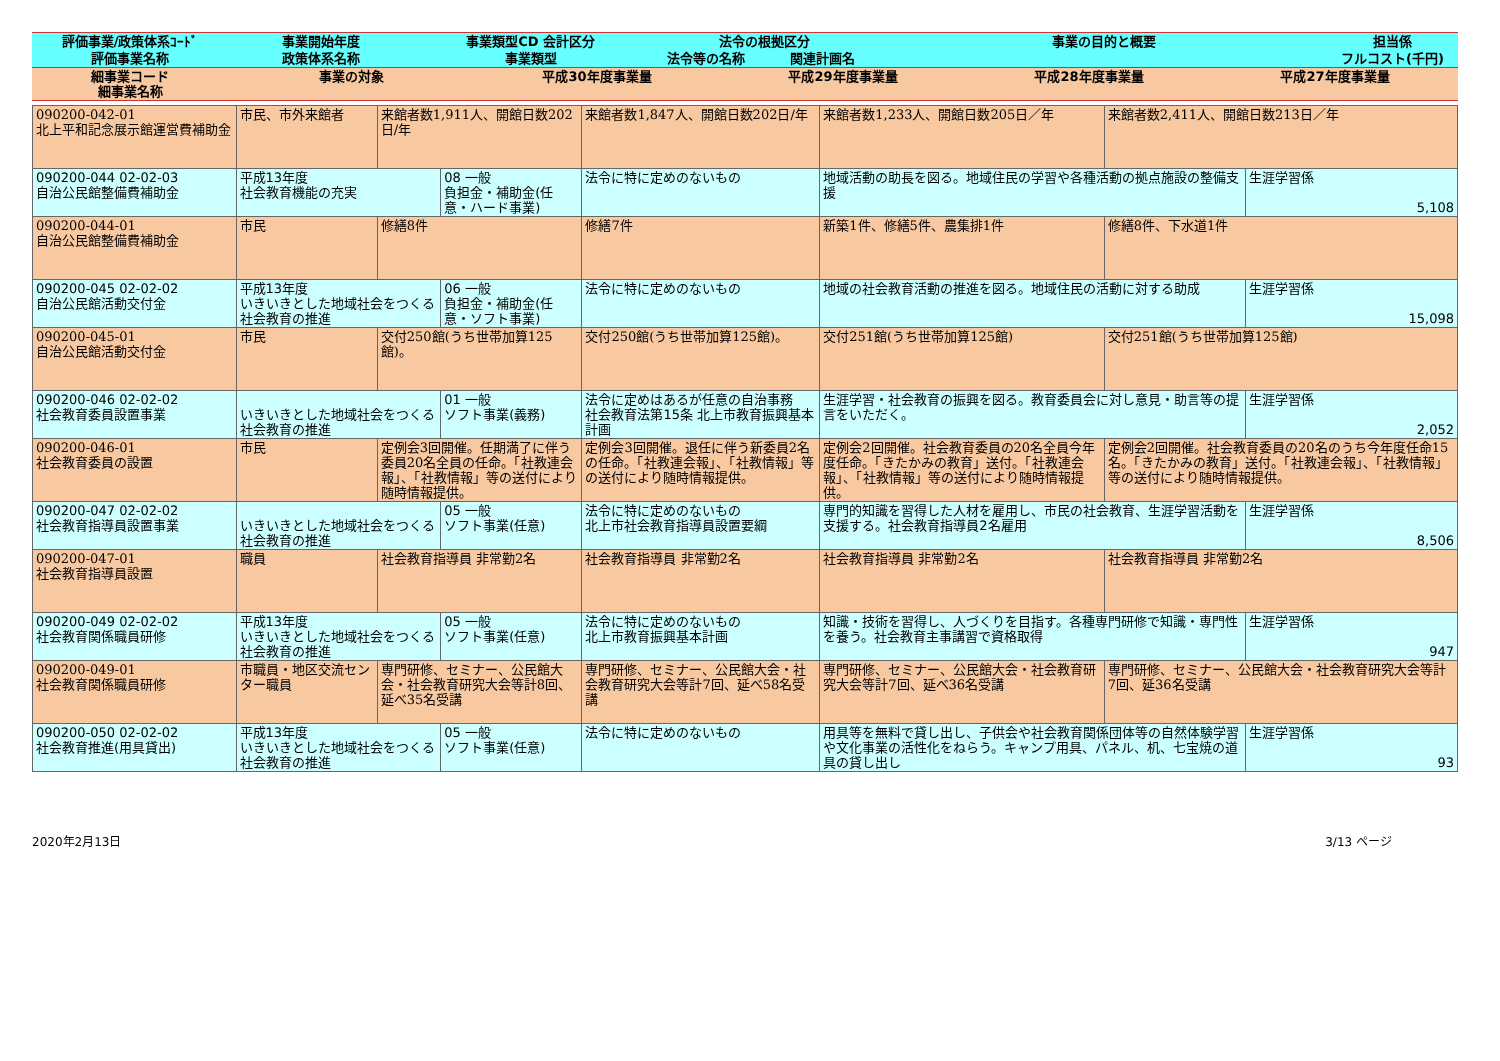| 評価事業/政策体系ｺｰﾄﾞ | 事業開始年度 | 事業類型CD 会計区分 | 法令の根拠区分 | | 事業の目的と概要 | 担当係 |
| --- | --- | --- | --- | --- | --- | --- |
| 評価事業名称 | 政策体系名称 | 事業類型 | 法令等の名称 | 関連計画名 | | フルコスト(千円) |
| 細事業コード 細事業名称 | 事業の対象 | 平成30年度事業量 | 平成29年度事業量 | 平成28年度事業量 | 平成27年度事業量 |
| --- | --- | --- | --- | --- | --- |
| 090200-042-01 北上平和記念展示館運営費補助金 | 市民、市外来館者 | 来館者数1,911人、開館日数202日/年 | | 来館者数1,847人、開館日数202日/年 | 来館者数1,233人、開館日数205日／年 | 来館者数2,411人、開館日数213日／年 | |
| 090200-044 02-02-03 自治公民館整備費補助金 | 平成13年度 社会教育機能の充実 | | 08 一般 負担金・補助金(任意・ハード事業) | 法令に特に定めのないもの | 地域活動の助長を図る。地域住民の学習や各種活動の拠点施設の整備支援 | | 生涯学習係 5,108 |
| 090200-044-01 自治公民館整備費補助金 | 市民 | 修繕8件 | | 修繕7件 | 新築1件、修繕5件、農集排1件 | 修繕8件、下水道1件 | |
| 090200-045 02-02-02 自治公民館活動交付金 | 平成13年度 いきいきとした地域社会をつくる社会教育の推進 | | 06 一般 負担金・補助金(任意・ソフト事業) | 法令に特に定めのないもの | 地域の社会教育活動の推進を図る。地域住民の活動に対する助成 | | 生涯学習係 15,098 |
| 090200-045-01 自治公民館活動交付金 | 市民 | 交付250館(うち世帯加算125館)。 | | 交付250館(うち世帯加算125館)。 | 交付251館(うち世帯加算125館) | 交付251館(うち世帯加算125館) | |
| 090200-046 02-02-02 社会教育委員設置事業 | いきいきとした地域社会をつくる社会教育の推進 | | 01 一般 ソフト事業(義務) | 法令に定めはあるが任意の自治事務 社会教育法第15条 北上市教育振興基本計画 | 生涯学習・社会教育の振興を図る。教育委員会に対し意見・助言等の提言をいただく。 | | 生涯学習係 2,052 |
| 090200-046-01 社会教育委員の設置 | 市民 | 定例会3回開催。任期満了に伴う委員20名全員の任命。「社教連会報」、「社教情報」等の送付により随時情報提供。 | | 定例会3回開催。退任に伴う新委員2名の任命。「社教連会報」、「社教情報」等の送付により随時情報提供。 | 定例会2回開催。社会教育委員の20名全員今年度任命。「きたかみの教育」送付。「社教連会報」、「社教情報」等の送付により随時情報提供。 | 定例会2回開催。社会教育委員の20名のうち今年度任命15名。「きたかみの教育」送付。「社教連会報」、「社教情報」等の送付により随時情報提供。 | |
| 090200-047 02-02-02 社会教育指導員設置事業 | いきいきとした地域社会をつくる社会教育の推進 | | 05 一般 ソフト事業(任意) | 法令に特に定めのないもの 北上市社会教育指導員設置要綱 | 専門的知識を習得した人材を雇用し、市民の社会教育、生涯学習活動を支援する。社会教育指導員2名雇用 | | 生涯学習係 8,506 |
| 090200-047-01 社会教育指導員設置 | 職員 | 社会教育指導員 非常勤2名 | | 社会教育指導員 非常勤2名 | 社会教育指導員 非常勤2名 | 社会教育指導員 非常勤2名 | |
| 090200-049 02-02-02 社会教育関係職員研修 | 平成13年度 いきいきとした地域社会をつくる社会教育の推進 | | 05 一般 ソフト事業(任意) | 法令に特に定めのないもの 北上市教育振興基本計画 | 知識・技術を習得し、人づくりを目指す。各種専門研修で知識・専門性を養う。社会教育主事講習で資格取得 | | 生涯学習係 947 |
| 090200-049-01 社会教育関係職員研修 | 市職員・地区交流センター職員 | 専門研修、セミナー、公民館大会・社会教育研究大会等計8回、延べ35名受講 | | 専門研修、セミナー、公民館大会・社会教育研究大会等計7回、延べ58名受講 | 専門研修、セミナー、公民館大会・社会教育研究大会等計7回、延べ36名受講 | 専門研修、セミナー、公民館大会・社会教育研究大会等計7回、延36名受講 | |
| 090200-050 02-02-02 社会教育推進(用具貸出) | 平成13年度 いきいきとした地域社会をつくる社会教育の推進 | | 05 一般 ソフト事業(任意) | 法令に特に定めのないもの | 用具等を無料で貸し出し、子供会や社会教育関係団体等の自然体験学習や文化事業の活性化をねらう。キャンプ用具、パネル、机、七宝焼の道具の貸し出し | | 生涯学習係 93 |
2020年2月13日 3/13 ページ